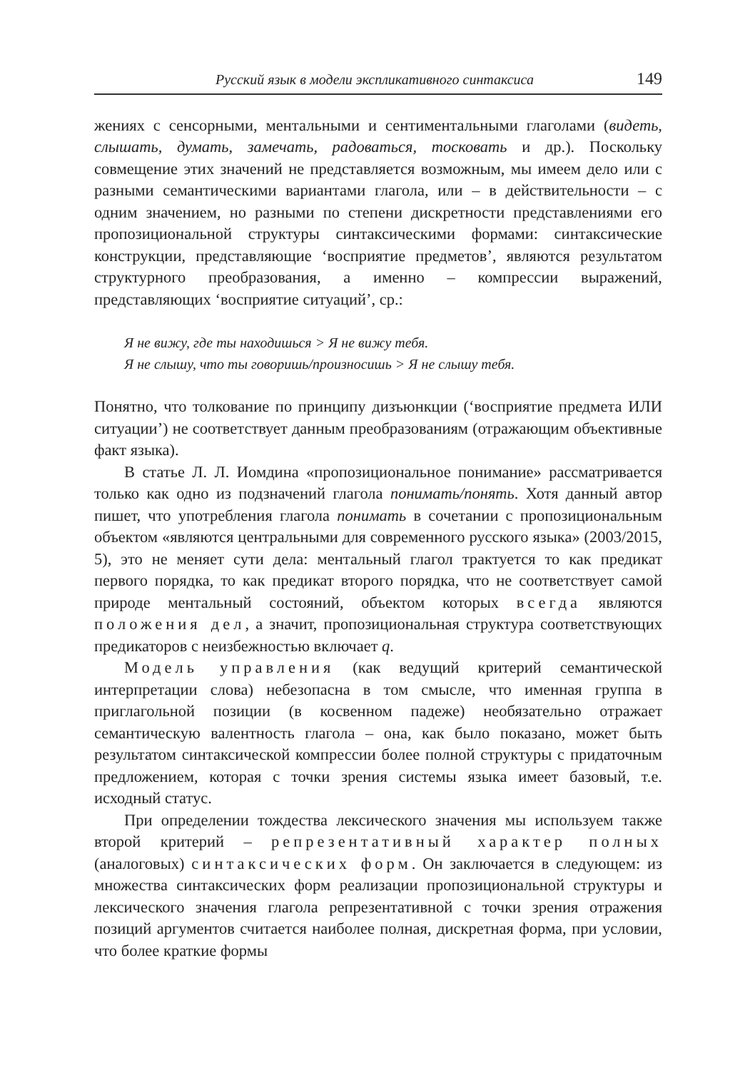Русский язык в модели экспликативного синтаксиса 149
жениях с сенсорными, ментальными и сентиментальными глаголами (видеть, слышать, думать, замечать, радоваться, тосковать и др.). Поскольку совмещение этих значений не представляется возможным, мы имеем дело или с разными семантическими вариантами глагола, или – в действительности – с одним значением, но разными по степени дискретности представлениями его пропозициональной структуры синтаксическими формами: синтаксические конструкции, представляющие ‘восприятие предметов’, являются результатом структурного преобразования, а именно – компрессии выражений, представляющих ‘восприятие ситуаций’, ср.:
Я не вижу, где ты находишься > Я не вижу тебя.
Я не слышу, что ты говоришь/произносишь > Я не слышу тебя.
Понятно, что толкование по принципу дизъюнкции (‘восприятие предмета ИЛИ ситуации’) не соответствует данным преобразованиям (отражающим объективные факт языка).
В статье Л. Л. Иомдина «пропозициональное понимание» рассматривается только как одно из подзначений глагола понимать/понять. Хотя данный автор пишет, что употребления глагола понимать в сочетании с пропозициональным объектом «являются центральными для современного русского языка» (2003/2015, 5), это не меняет сути дела: ментальный глагол трактуется то как предикат первого порядка, то как предикат второго порядка, что не соответствует самой природе ментальный состояний, объектом которых всегда являются положения дел, а значит, пропозициональная структура соответствующих предикаторов с неизбежностью включает q.
Модель управления (как ведущий критерий семантической интерпретации слова) небезопасна в том смысле, что именная группа в приглагольной позиции (в косвенном падеже) необязательно отражает семантическую валентность глагола – она, как было показано, может быть результатом синтаксической компрессии более полной структуры с придаточным предложением, которая с точки зрения системы языка имеет базовый, т.е. исходный статус.
При определении тождества лексического значения мы используем также второй критерий – репрезентативный характер полных (аналоговых) синтаксических форм. Он заключается в следующем: из множества синтаксических форм реализации пропозициональной структуры и лексического значения глагола репрезентативной с точки зрения отражения позиций аргументов считается наиболее полная, дискретная форма, при условии, что более краткие формы